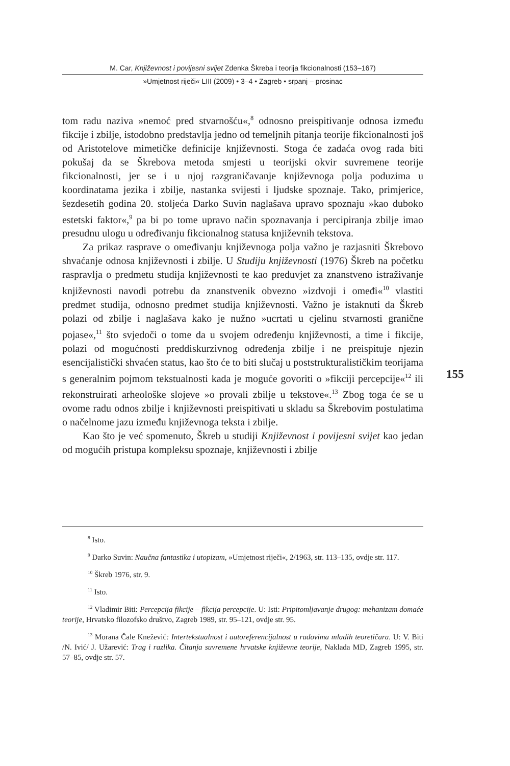M. Car, Književnost i povijesni svijet Zdenka Škreba i teorija fikcionalnosti (153–167)
»Umjetnost riječi« LIII (2009) • 3–4 • Zagreb • srpanj – prosinac
tom radu naziva »nemoć pred stvarnošću«,<sup>8</sup> odnosno preispitivanje odnosa između fikcije i zbilje, istodobno predstavlja jedno od temeljnih pitanja teorije fikcionalnosti još od Aristotelove mimetičke definicije književnosti. Stoga će zadaća ovog rada biti pokušaj da se Škrebova metoda smjesti u teorijski okvir suvremene teorije fikcionalnosti, jer se i u njoj razgraničavanje književnoga polja poduzima u koordinatama jezika i zbilje, nastanka svijesti i ljudske spoznaje. Tako, primjerice, šezdesetih godina 20. stoljeća Darko Suvin naglašava upravo spoznaju »kao duboko estetski faktor«,<sup>9</sup> pa bi po tome upravo način spoznavanja i percipiranja zbilje imao presudnu ulogu u određivanju fikcionalnog statusa književnih tekstova.
Za prikaz rasprave o omeđivanju književnoga polja važno je razjasniti Škrebovo shvaćanje odnosa književnosti i zbilje. U Studiju književnosti (1976) Škreb na početku raspravlja o predmetu studija književnosti te kao preduvjet za znanstveno istraživanje književnosti navodi potrebu da znanstvenik obvezno »izdvoji i omeđi«<sup>10</sup> vlastiti predmet studija, odnosno predmet studija književnosti. Važno je istaknuti da Škreb polazi od zbilje i naglašava kako je nužno »ucrtati u cjelinu stvarnosti granične pojase«,<sup>11</sup> što svjedoči o tome da u svojem određenju književnosti, a time i fikcije, polazi od mogućnosti preddiskurzivnog određenja zbilje i ne preispituje njezin esencijalistički shvaćen status, kao što će to biti slučaj u poststrukturalističkim teorijama s generalnim pojmom tekstualnosti kada je moguće govoriti o »fikciji percepcije«<sup>12</sup> ili rekonstruirati arheološke slojeve »o provali zbilje u tekstove«.<sup>13</sup> Zbog toga će se u ovome radu odnos zbilje i književnosti preispitivati u skladu sa Škrebovim postulatima o načelnome jazu između književnoga teksta i zbilje.
Kao što je već spomenuto, Škreb u studiji Književnost i povijesni svijet kao jedan od mogućih pristupa kompleksu spoznaje, književnosti i zbilje
155
<sup>8</sup> Isto.
<sup>9</sup> Darko Suvin: Naučna fantastika i utopizam, »Umjetnost riječi«, 2/1963, str. 113–135, ovdje str. 117.
<sup>10</sup> Škreb 1976, str. 9.
<sup>11</sup> Isto.
<sup>12</sup> Vladimir Biti: Percepcija fikcije – fikcija percepcije. U: Isti: Pripitomljavanje drugog: mehanizam domaće teorije, Hrvatsko filozofsko društvo, Zagreb 1989, str. 95–121, ovdje str. 95.
<sup>13</sup> Morana Čale Knežević: Intertekstualnost i autoreferencijalnost u radovima mlađih teoretičara. U: V. Biti /N. Ivić/ J. Užarević: Trag i razlika. Čitanja suvremene hrvatske književne teorije, Naklada MD, Zagreb 1995, str. 57–85, ovdje str. 57.